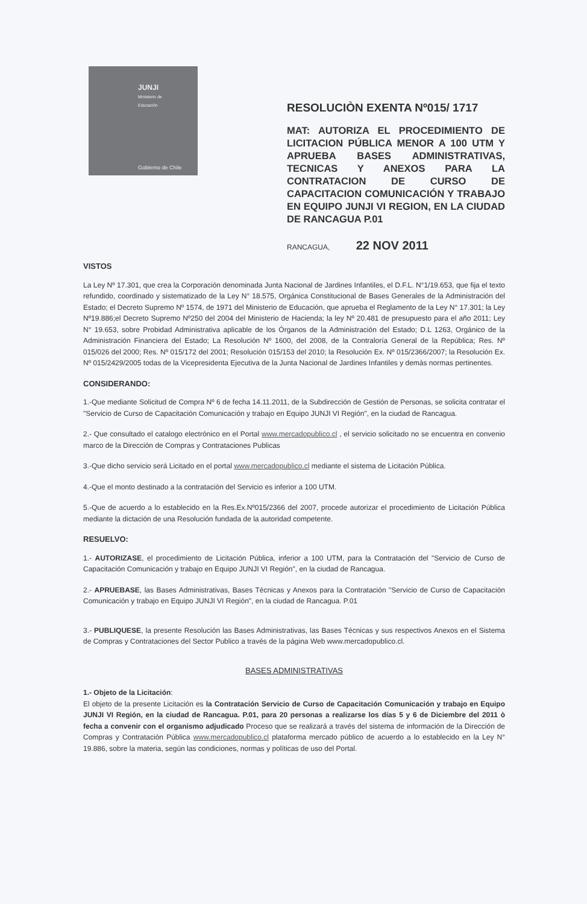JUNJI
Ministerio de
Educación
Gobierno de Chile
RESOLUCIÒN EXENTA Nº015/ 1717
MAT: AUTORIZA EL PROCEDIMIENTO DE LICITACION PÚBLICA MENOR A 100 UTM Y APRUEBA BASES ADMINISTRATIVAS, TECNICAS Y ANEXOS PARA LA CONTRATACION DE CURSO DE CAPACITACION COMUNICACIÓN Y TRABAJO EN EQUIPO JUNJI VI REGION, EN LA CIUDAD DE RANCAGUA P.01
RANCAGUA, 22 NOV 2011
VISTOS
La Ley Nº 17.301, que crea la Corporación denominada Junta Nacional de Jardines Infantiles, el D.F.L. N°1/19.653, que fija el texto refundido, coordinado y sistematizado de la Ley N° 18.575, Orgánica Constitucional de Bases Generales de la Administración del Estado; el Decreto Supremo Nº 1574, de 1971 del Ministerio de Educación, que aprueba el Reglamento de la Ley N° 17.301; la Ley Nº19.886;el Decreto Supremo Nº250 del 2004 del Ministerio de Hacienda; la ley Nº 20.481 de presupuesto para el año 2011; Ley N° 19.653, sobre Probidad Administrativa aplicable de los Órganos de la Administración del Estado; D.L 1263, Orgánico de la Administración Financiera del Estado; La Resolución Nº 1600, del 2008, de la Contraloría General de la República; Res. Nº 015/026 del 2000; Res. Nº 015/172 del 2001; Resolución 015/153 del 2010; la Resolución Ex. Nº 015/2366/2007; la Resolución Ex. Nº 015/2429/2005 todas de la Vicepresidenta Ejecutiva de la Junta Nacional de Jardines Infantiles y demás normas pertinentes.
CONSIDERANDO:
1.-Que mediante Solicitud de Compra Nº 6 de fecha 14.11.2011, de la Subdirección de Gestión de Personas, se solicita contratar el "Servicio de Curso de Capacitación Comunicación y trabajo en Equipo JUNJI VI Región", en la ciudad de Rancagua.
2.- Que consultado el catalogo electrónico en el Portal www.mercadopublico.cl , el servicio solicitado no se encuentra en convenio marco de la Dirección de Compras y Contrataciones Publicas
3.-Que dicho servicio será Licitado en el portal www.mercadopublico.cl mediante el sistema de Licitación Pública.
4.-Que el monto destinado a la contratación del Servicio es inferior a 100 UTM.
5.-Que de acuerdo a lo establecido en la Res.Ex.Nº015/2366 del 2007, procede autorizar el procedimiento de Licitación Pública mediante la dictación de una Resolución fundada de la autoridad competente.
RESUELVO:
1.- AUTORIZASE, el procedimiento de Licitación Pública, inferior a 100 UTM, para la Contratación del "Servicio de Curso de Capacitación Comunicación y trabajo en Equipo JUNJI VI Región", en la ciudad de Rancagua.
2.- APRUEBASE, las Bases Administrativas, Bases Técnicas y Anexos para la Contratación "Servicio de Curso de Capacitación Comunicación y trabajo en Equipo JUNJI VI Región", en la ciudad de Rancagua. P.01
3.- PUBLIQUESE, la presente Resolución las Bases Administrativas, las Bases Técnicas y sus respectivos Anexos en el Sistema de Compras y Contrataciones del Sector Publico a través de la página Web www.mercadopublico.cl.
BASES ADMINISTRATIVAS
1.- Objeto de la Licitación:
El objeto de la presente Licitación es la Contratación Servicio de Curso de Capacitación Comunicación y trabajo en Equipo JUNJI VI Región, en la ciudad de Rancagua. P.01, para 20 personas a realizarse los días 5 y 6 de Diciembre del 2011 ò fecha a convenir con el organismo adjudicado Proceso que se realizará a través del sistema de información de la Dirección de Compras y Contratación Pública www.mercadopublico.cl plataforma mercado público de acuerdo a lo establecido en la Ley N° 19.886, sobre la materia, según las condiciones, normas y políticas de uso del Portal.